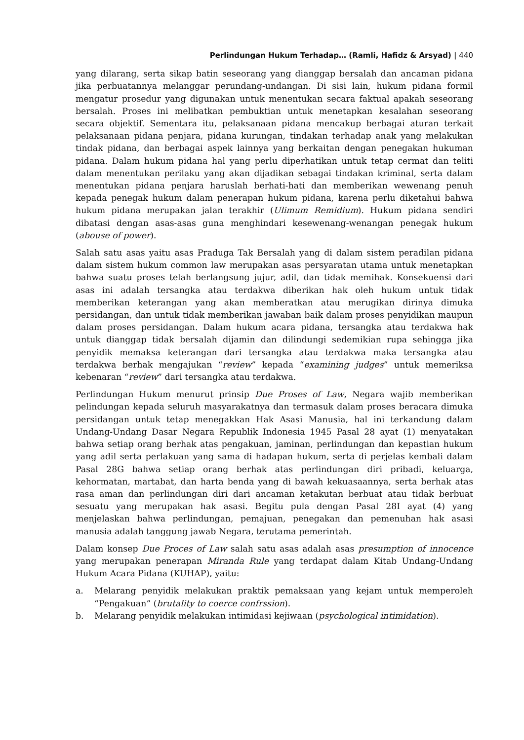Perlindungan Hukum Terhadap… (Ramli, Hafidz & Arsyad) | 440
yang dilarang, serta sikap batin seseorang yang dianggap bersalah dan ancaman pidana jika perbuatannya melanggar perundang-undangan. Di sisi lain, hukum pidana formil mengatur prosedur yang digunakan untuk menentukan secara faktual apakah seseorang bersalah. Proses ini melibatkan pembuktian untuk menetapkan kesalahan seseorang secara objektif. Sementara itu, pelaksanaan pidana mencakup berbagai aturan terkait pelaksanaan pidana penjara, pidana kurungan, tindakan terhadap anak yang melakukan tindak pidana, dan berbagai aspek lainnya yang berkaitan dengan penegakan hukuman pidana. Dalam hukum pidana hal yang perlu diperhatikan untuk tetap cermat dan teliti dalam menentukan perilaku yang akan dijadikan sebagai tindakan kriminal, serta dalam menentukan pidana penjara haruslah berhati-hati dan memberikan wewenang penuh kepada penegak hukum dalam penerapan hukum pidana, karena perlu diketahui bahwa hukum pidana merupakan jalan terakhir (Ulimum Remidium). Hukum pidana sendiri dibatasi dengan asas-asas guna menghindari kesewenang-wenangan penegak hukum (abouse of power).
Salah satu asas yaitu asas Praduga Tak Bersalah yang di dalam sistem peradilan pidana dalam sistem hukum common law merupakan asas persyaratan utama untuk menetapkan bahwa suatu proses telah berlangsung jujur, adil, dan tidak memihak. Konsekuensi dari asas ini adalah tersangka atau terdakwa diberikan hak oleh hukum untuk tidak memberikan keterangan yang akan memberatkan atau merugikan dirinya dimuka persidangan, dan untuk tidak memberikan jawaban baik dalam proses penyidikan maupun dalam proses persidangan. Dalam hukum acara pidana, tersangka atau terdakwa hak untuk dianggap tidak bersalah dijamin dan dilindungi sedemikian rupa sehingga jika penyidik memaksa keterangan dari tersangka atau terdakwa maka tersangka atau terdakwa berhak mengajukan “review” kepada “examining judges” untuk memeriksa kebenaran “review” dari tersangka atau terdakwa.
Perlindungan Hukum menurut prinsip Due Proses of Law, Negara wajib memberikan pelindungan kepada seluruh masyarakatnya dan termasuk dalam proses beracara dimuka persidangan untuk tetap menegakkan Hak Asasi Manusia, hal ini terkandung dalam Undang-Undang Dasar Negara Republik Indonesia 1945 Pasal 28 ayat (1) menyatakan bahwa setiap orang berhak atas pengakuan, jaminan, perlindungan dan kepastian hukum yang adil serta perlakuan yang sama di hadapan hukum, serta di perjelas kembali dalam Pasal 28G bahwa setiap orang berhak atas perlindungan diri pribadi, keluarga, kehormatan, martabat, dan harta benda yang di bawah kekuasaannya, serta berhak atas rasa aman dan perlindungan diri dari ancaman ketakutan berbuat atau tidak berbuat sesuatu yang merupakan hak asasi. Begitu pula dengan Pasal 28I ayat (4) yang menjelaskan bahwa perlindungan, pemajuan, penegakan dan pemenuhan hak asasi manusia adalah tanggung jawab Negara, terutama pemerintah.
Dalam konsep Due Proces of Law salah satu asas adalah asas presumption of innocence yang merupakan penerapan Miranda Rule yang terdapat dalam Kitab Undang-Undang Hukum Acara Pidana (KUHAP), yaitu:
a. Melarang penyidik melakukan praktik pemaksaan yang kejam untuk memperoleh “Pengakuan” (brutality to coerce confrssion).
b. Melarang penyidik melakukan intimidasi kejiwaan (psychological intimidation).